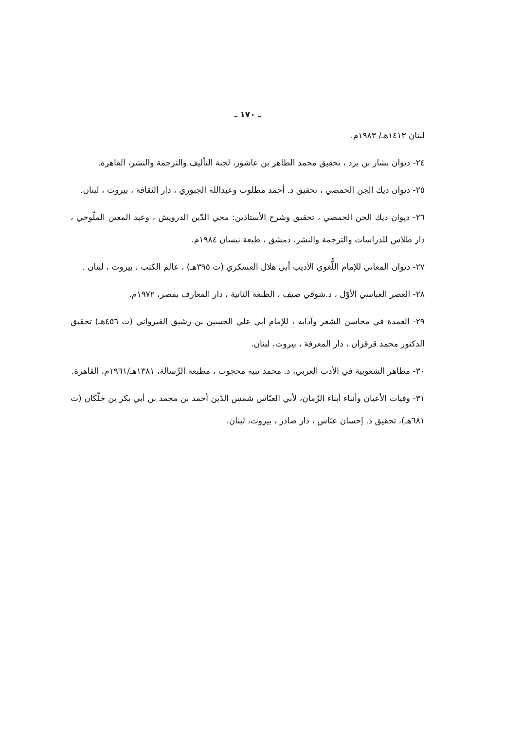ـ ١٧٠ ـ
لبنان ١٤١٣هـ/ ١٩٨٣م.
٢٤- ديوان بشار بن برد ، تحقيق محمد الطاهر بن عاشور، لجنة التأليف والترجمة والنشر، القاهرة.
٢٥- ديوان ديك الجن الحمصي ، تحقيق د. أحمد مطلوب وعبدالله الجبوري ، دار الثقافة ، بيروت ، لبنان.
٢٦- ديوان ديك الجن الحمصي ، تحقيق وشرح الأستاذين: محي الدّين الدرويش ، وعبد المعين الملّوحي ، دار طلاس للدراسات والترجمة والنشر، دمشق ، طبعة نيسان ١٩٨٤م.
٢٧- ديوان المعاني للإمام اللُّغوي الأديب أبي هلال العسكري (ت ٣٩٥هـ) ، عالم الكتب ، بيروت ، لبنان .
٢٨- العصر العباسي الأوّل ، د.شوقي ضيف ، الطبعة الثانية ، دار المعارف بمصر، ١٩٧٢م.
٢٩- العمدة في محاسن الشعر وآدابه ، للإمام أبي علي الحسين بن رشيق القيرواني (ت ٤٥٦هـ) تحقيق الدكتور محمد قرقزان ، دار المعرفة ، بيروت، لبنان.
٣٠- مظاهر الشعوبية في الأدب العربي، د. محمد نبيه محجوب ، مطبعة الرِّسالة، ١٣٨١هـ/١٩٦١م، القاهرة.
٣١- وفيات الأعيان وأنباء أبناء الزّمان، لأبي العبّاس شمس الدّين أحمد بن محمد بن أبي بكر بن خلّكان (ت ٦٨١هـ)، تحقيق د. إحسان عبّاس ، دار صادر ، بيروت، لبنان.